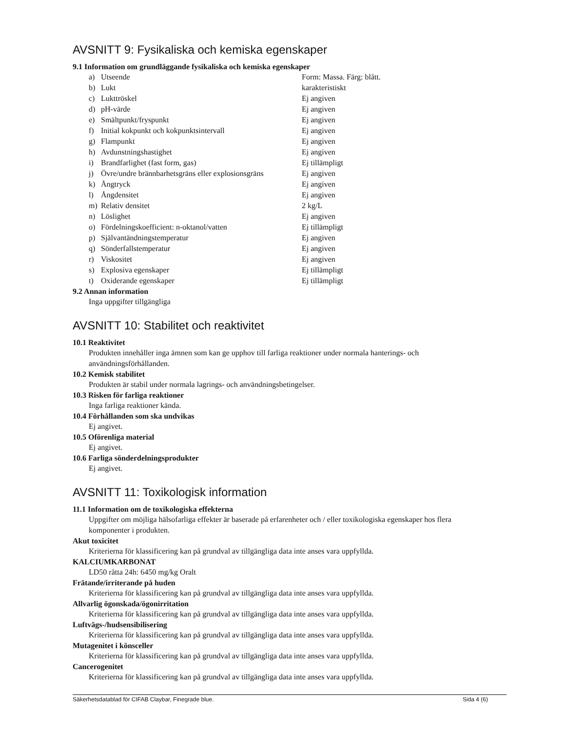AVSNITT 9: Fysikaliska och kemiska egenskaper
9.1 Information om grundläggande fysikaliska och kemiska egenskaper
| a) | Utseende | Form: Massa. Färg: blått. |
| b) | Lukt | karakteristiskt |
| c) | Lukttröskel | Ej angiven |
| d) | pH-värde | Ej angiven |
| e) | Smältpunkt/fryspunkt | Ej angiven |
| f) | Initial kokpunkt och kokpunktsintervall | Ej angiven |
| g) | Flampunkt | Ej angiven |
| h) | Avdunstningshastighet | Ej angiven |
| i) | Brandfarlighet (fast form, gas) | Ej tillämpligt |
| j) | Övre/undre brännbarhetsgräns eller explosionsgräns | Ej angiven |
| k) | Ångtryck | Ej angiven |
| l) | Ångdensitet | Ej angiven |
| m) | Relativ densitet | 2 kg/L |
| n) | Löslighet | Ej angiven |
| o) | Fördelningskoefficient: n-oktanol/vatten | Ej tillämpligt |
| p) | Självantändningstemperatur | Ej angiven |
| q) | Sönderfallstemperatur | Ej angiven |
| r) | Viskositet | Ej angiven |
| s) | Explosiva egenskaper | Ej tillämpligt |
| t) | Oxiderande egenskaper | Ej tillämpligt |
9.2 Annan information
Inga uppgifter tillgängliga
AVSNITT 10: Stabilitet och reaktivitet
10.1 Reaktivitet
Produkten innehåller inga ämnen som kan ge upphov till farliga reaktioner under normala hanterings- och användningsförhållanden.
10.2 Kemisk stabilitet
Produkten är stabil under normala lagrings- och användningsbetingelser.
10.3 Risken för farliga reaktioner
Inga farliga reaktioner kända.
10.4 Förhållanden som ska undvikas
Ej angivet.
10.5 Oförenliga material
Ej angivet.
10.6 Farliga sönderdelningsprodukter
Ej angivet.
AVSNITT 11: Toxikologisk information
11.1 Information om de toxikologiska effekterna
Uppgifter om möjliga hälsofarliga effekter är baserade på erfarenheter och / eller toxikologiska egenskaper hos flera komponenter i produkten.
Akut toxicitet
Kriterierna för klassificering kan på grundval av tillgängliga data inte anses vara uppfyllda.
KALCIUMKARBONAT
LD50 råtta 24h: 6450 mg/kg Oralt
Frätande/irriterande på huden
Kriterierna för klassificering kan på grundval av tillgängliga data inte anses vara uppfyllda.
Allvarlig ögonskada/ögonirritation
Kriterierna för klassificering kan på grundval av tillgängliga data inte anses vara uppfyllda.
Luftvägs-/hudsensibilisering
Kriterierna för klassificering kan på grundval av tillgängliga data inte anses vara uppfyllda.
Mutagenitet i könsceller
Kriterierna för klassificering kan på grundval av tillgängliga data inte anses vara uppfyllda.
Cancerogenitet
Kriterierna för klassificering kan på grundval av tillgängliga data inte anses vara uppfyllda.
Säkerhetsdatablad för CIFAB Claybar, Finegrade blue. Sida 4 (6)